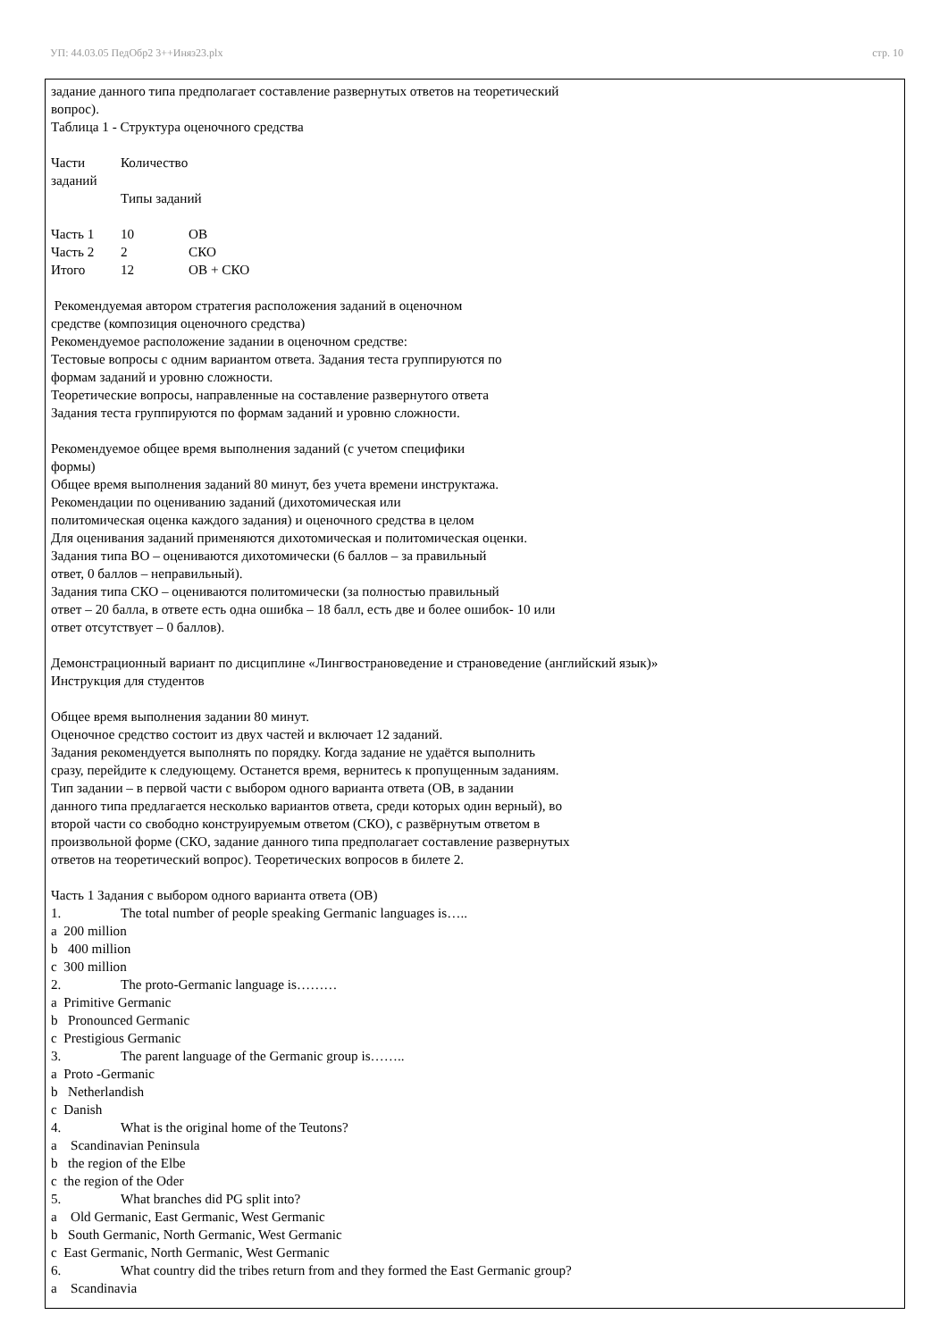УП: 44.03.05 ПедОбр2 3++Иняз23.plx стр. 10
задание данного типа предполагает составление развернутых ответов на теоретический
вопрос).
Таблица 1 - Структура оценочного средства
| Части заданий | Количество Типы заданий | |
| Часть 1 | 10 | ОВ |
| Часть 2 | 2 | СКО |
| Итого | 12 | ОВ + СКО |
Рекомендуемая автором стратегия расположения заданий в оценочном
средстве (композиция оценочного средства)
Рекомендуемое расположение задании в оценочном средстве:
Тестовые вопросы с одним вариантом ответа. Задания теста группируются по
формам заданий и уровню сложности.
Теоретические вопросы, направленные на составление развернутого ответа
Задания теста группируются по формам заданий и уровню сложности.
Рекомендуемое общее время выполнения заданий (с учетом специфики
формы)
Общее время выполнения заданий 80 минут, без учета времени инструктажа.
Рекомендации по оцениванию заданий (дихотомическая или
политомическая оценка каждого задания) и оценочного средства в целом
Для оценивания заданий применяются дихотомическая и политомическая оценки.
Задания типа ВО – оцениваются дихотомически (6 баллов – за правильный
ответ, 0 баллов – неправильный).
Задания типа СКО – оцениваются политомически (за полностью правильный
ответ – 20 балла, в ответе есть одна ошибка – 18 балл, есть две и более ошибок- 10 или
ответ отсутствует – 0 баллов).
Демонстрационный вариант по дисциплине «Лингвострановедение и страноведение (английский язык)»
Инструкция для студентов
Общее время выполнения задании 80 минут.
Оценочное средство состоит из двух частей и включает 12 заданий.
Задания рекомендуется выполнять по порядку. Когда задание не удаётся выполнить
сразу, перейдите к следующему. Останется время, вернитесь к пропущенным заданиям.
Тип задании – в первой части с выбором одного варианта ответа (ОВ, в задании
данного типа предлагается несколько вариантов ответа, среди которых один верный), во
второй части со свободно конструируемым ответом (СКО), с развёрнутым ответом в
произвольной форме (СКО, задание данного типа предполагает составление развернутых
ответов на теоретический вопрос). Теоретических вопросов в билете 2.
Часть 1 Задания с выбором одного варианта ответа (ОВ)
1. The total number of people speaking Germanic languages is…..
a 200 million
b 400 million
c 300 million
2. The proto-Germanic language is………
a Primitive Germanic
b Pronounced Germanic
c Prestigious Germanic
3. The parent language of the Germanic group is……..
a Proto -Germanic
b Netherlandish
c Danish
4. What is the original home of the Teutons?
a Scandinavian Peninsula
b the region of the Elbe
c the region of the Oder
5. What branches did PG split into?
a Old Germanic, East Germanic, West Germanic
b South Germanic, North Germanic, West Germanic
c East Germanic, North Germanic, West Germanic
6. What country did the tribes return from and they formed the East Germanic group?
a Scandinavia